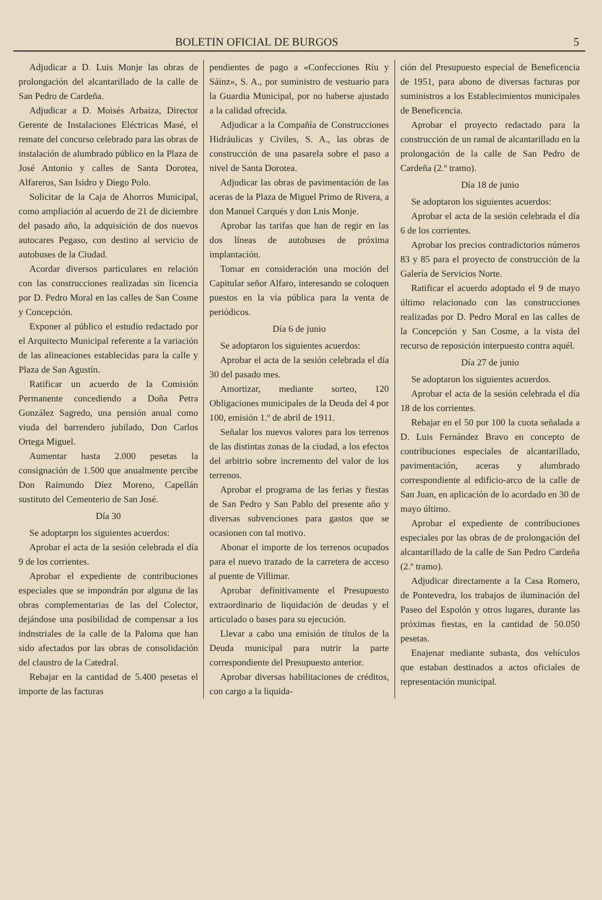BOLETIN OFICIAL DE BURGOS 5
Adjudicar a D. Luis Monje las obras de prolongación del alcantarillado de la calle de San Pedro de Cardeña.
Adjudicar a D. Moisés Arbaiza, Director Gerente de Instalaciones Eléctricas Masé, el remate del concurso celebrado para las obras de instalación de alumbrado público en la Plaza de José Antonio y calles de Santa Dorotea, Alfareros, San Isidro y Diego Polo.
Solicitar de la Caja de Ahorros Municipal, como ampliación al acuerdo de 21 de diciembre del pasado año, la adquisición de dos nuevos autocares Pegaso, con destino al servicio de autobuses de la Ciudad.
Acordar diversos particulares en relación con las construcciones realizadas sin licencia por D. Pedro Moral en las calles de San Cosme y Concepción.
Exponer al público el estudio redactado por el Arquitecto Municipal referente a la variación de las alineaciones establecidas para la calle y Plaza de San Agustín.
Ratificar un acuerdo de la Comisión Permanente concediendo a Doña Petra González Sagredo, una pensión anual como viuda del barrendero jubilado, Don Carlos Ortega Miguel.
Aumentar hasta 2.000 pesetas la consignación de 1.500 que anualmente percibe Don Raimundo Díez Moreno, Capellán sustituto del Cementerio de San José.
Día 30
Se adoptarpn los siguientes acuerdos:
Aprobar el acta de la sesión celebrada el día 9 de los corrientes.
Aprobar el expediente de contribuciones especiales que se impondrán por alguna de las obras complementarias de las del Colector, dejándose una posibilidad de compensar a los indnstriales de la calle de la Paloma que han sido afectados por las obras de consolidación del claustro de la Catedral.
Rebajar en la cantidad de 5.400 pesetas el importe de las facturas
pendientes de pago a «Confecciones Ríu y Sáinz», S. A., por suministro de vestuario para la Guardia Municipal, por no haberse ajustado a la calidad ofrecida.
Adjudicar a la Compañía de Construcciones Hidráulicas y Civiles, S. A., las obras de construcción de una pasarela sobre el paso a nivel de Santa Dorotea.
Adjudicar las obras de pavimentación de las aceras de la Plaza de Miguel Primo de Rivera, a don Manuel Carqués y don Lnis Monje.
Aprobar las tarifas que han de regir en las dos líneas de autobuses de próxima implantación.
Tomar en consideración una moción del Capitular señor Alfaro, interesando se coloquen puestos en la vía pública para la venta de periódicos.
Día 6 de junio
Se adoptaron los siguientes acuerdos:
Aprobar el acta de la sesión celebrada el día 30 del pasado mes.
Amortizar, mediante sorteo, 120 Obligaciones municipales de la Deuda del 4 por 100, emisión 1.º de abril de 1911.
Señalar los nuevos valores para los terrenos de las distintas zonas de la ciudad, a los efectos del arbitrio sobre incremento del valor de los terrenos.
Aprobar el programa de las ferias y fiestas de San Pedro y San Pablo del presente año y diversas subvenciones para gastos que se ocasionen con tal motivo.
Abonar el importe de los terrenos ocupados para el nuevo trazado de la carretera de acceso al puente de Villimar.
Aprobar definitivamente el Presupuesto extraordinario de liquidación de deudas y el articulado o bases para su ejecución.
Llevar a cabo una emisión de títulos de la Deuda municipal para nutrir la parte correspondiente del Presupuesto anterior.
Aprobar diversas habilitaciones de créditos, con cargo a la liquida-
ción del Presupuesto especial de Beneficencia de 1951, para abono de diversas facturas por suministros a los Establecimientos municipales de Beneficencia.
Aprobar el proyecto redactado para la construcción de un ramal de alcantarillado en la prolongación de la calle de San Pedro de Cardeña (2.º tramo).
Día 18 de junio
Se adoptaron los siguientes acuerdos:
Aprobar el acta de la sesión celebrada el día 6 de los corrientes.
Aprobar los precios contradictorios números 83 y 85 para el proyecto de construcción de la Galería de Servicios Norte.
Ratificar el acuerdo adoptado el 9 de mayo último relacionado con las construcciones realizadas por D. Pedro Moral en las calles de la Concepción y San Cosme, a la vista del recurso de reposición interpuesto contra aquél.
Día 27 de junio
Se adoptaron los siguientes acuerdos.
Aprobar el acta de la sesión celebrada el día 18 de los corrientes.
Rebajar en el 50 por 100 la cuota señalada a D. Luis Fernández Bravo en concepto de contribuciones especiales de alcantarillado, pavimentación, aceras y alumbrado correspondiente al edificio-arco de la calle de San Juan, en aplicación de lo acordado en 30 de mayo último.
Aprobar el expediente de contribuciones especiales por las obras de de prolongación del alcantarillado de la calle de San Pedro Cardeña (2.º tramo).
Adjudicar directamente a la Casa Romero, de Pontevedra, los trabajos de iluminación del Paseo del Espolón y otros lugares, durante las próximas fiestas, en la cantidad de 50.050 pesetas.
Enajenar mediante subasta, dos vehículos que estaban destinados a actos oficiales de representación municipal.